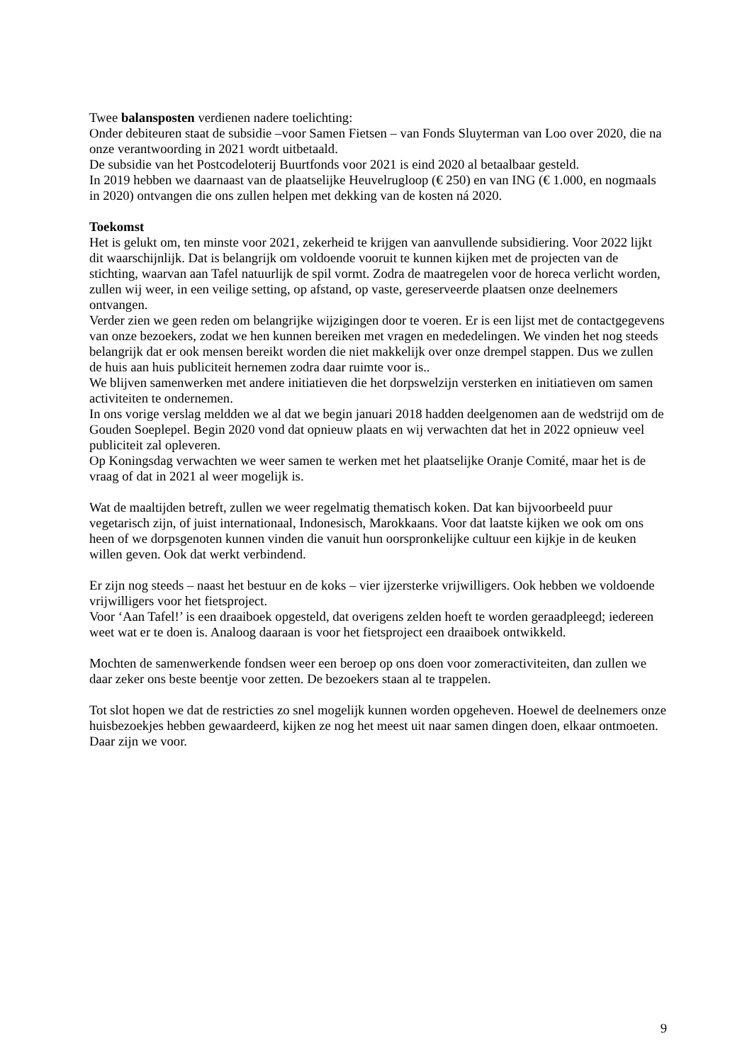Twee balansposten verdienen nadere toelichting:
Onder debiteuren staat de subsidie –voor Samen Fietsen – van Fonds Sluyterman van Loo over 2020, die na onze verantwoording in 2021 wordt uitbetaald.
De subsidie van het Postcodeloterij Buurtfonds voor 2021 is eind 2020 al betaalbaar gesteld.
In 2019 hebben we daarnaast van de plaatselijke Heuvelrugloop (€ 250) en van ING (€ 1.000, en nogmaals in 2020) ontvangen die ons zullen helpen met dekking van de kosten ná 2020.
Toekomst
Het is gelukt om, ten minste voor 2021, zekerheid te krijgen van aanvullende subsidiering. Voor 2022 lijkt dit waarschijnlijk. Dat is belangrijk om voldoende vooruit te kunnen kijken met de projecten van de stichting, waarvan aan Tafel natuurlijk de spil vormt. Zodra de maatregelen voor de horeca verlicht worden, zullen wij weer, in een veilige setting, op afstand, op vaste, gereserveerde plaatsen onze deelnemers ontvangen.
Verder zien we geen reden om belangrijke wijzigingen door te voeren. Er is een lijst met de contactgegevens van onze bezoekers, zodat we hen kunnen bereiken met vragen en mededelingen. We vinden het nog steeds belangrijk dat er ook mensen bereikt worden die niet makkelijk over onze drempel stappen. Dus we zullen de huis aan huis publiciteit hernemen zodra daar ruimte voor is..
We blijven samenwerken met andere initiatieven die het dorpswelzijn versterken en initiatieven om samen activiteiten te ondernemen.
In ons vorige verslag meldden we al dat we begin januari 2018 hadden deelgenomen aan de wedstrijd om de Gouden Soeplepel. Begin 2020 vond dat opnieuw plaats en wij verwachten dat het in 2022 opnieuw veel publiciteit zal opleveren.
Op Koningsdag verwachten we weer samen te werken met het plaatselijke Oranje Comité, maar het is de vraag of dat in 2021 al weer mogelijk is.
Wat de maaltijden betreft, zullen we weer regelmatig thematisch koken. Dat kan bijvoorbeeld puur vegetarisch zijn, of juist internationaal, Indonesisch, Marokkaans. Voor dat laatste kijken we ook om ons heen of we dorpsgenoten kunnen vinden die vanuit hun oorspronkelijke cultuur een kijkje in de keuken willen geven. Ook dat werkt verbindend.
Er zijn nog steeds – naast het bestuur en de koks – vier ijzersterke vrijwilligers. Ook hebben we voldoende vrijwilligers voor het fietsproject.
Voor ‘Aan Tafel!’ is een draaiboek opgesteld, dat overigens zelden hoeft te worden geraadpleegd; iedereen weet wat er te doen is. Analoog daaraan is voor het fietsproject een draaiboek ontwikkeld.
Mochten de samenwerkende fondsen weer een beroep op ons doen voor zomeractiviteiten, dan zullen we daar zeker ons beste beentje voor zetten. De bezoekers staan al te trappelen.
Tot slot hopen we dat de restricties zo snel mogelijk kunnen worden opgeheven. Hoewel de deelnemers onze huisbezoekjes hebben gewaardeerd, kijken ze nog het meest uit naar samen dingen doen, elkaar ontmoeten. Daar zijn we voor.
9